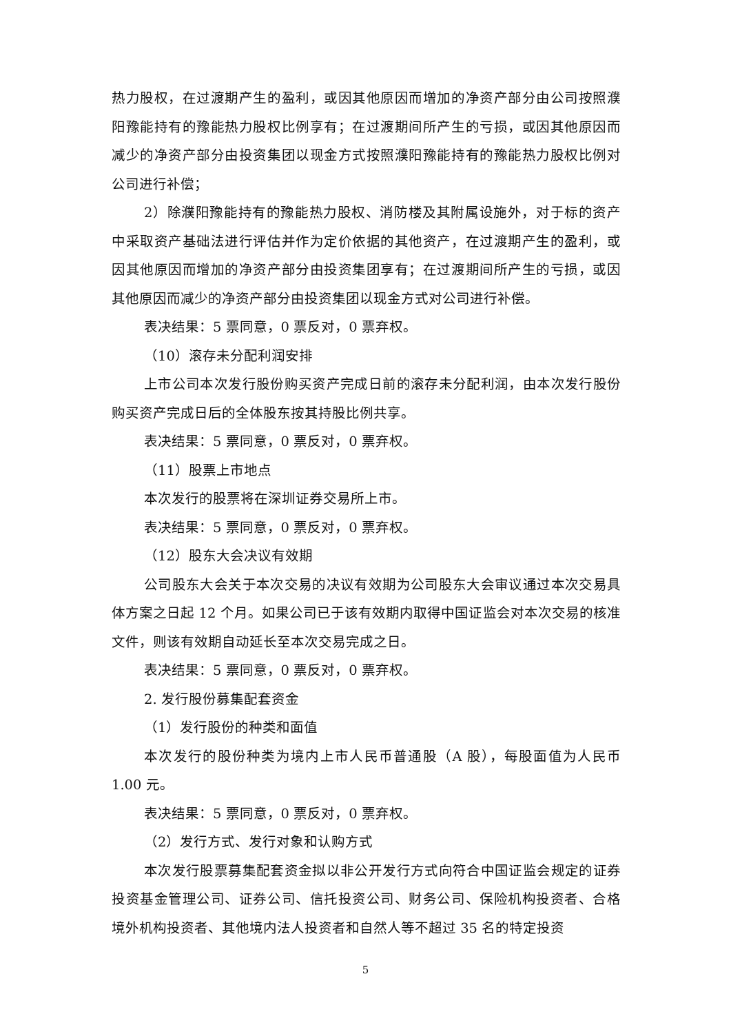热力股权，在过渡期产生的盈利，或因其他原因而增加的净资产部分由公司按照濮阳豫能持有的豫能热力股权比例享有；在过渡期间所产生的亏损，或因其他原因而减少的净资产部分由投资集团以现金方式按照濮阳豫能持有的豫能热力股权比例对公司进行补偿；
2）除濮阳豫能持有的豫能热力股权、消防楼及其附属设施外，对于标的资产中采取资产基础法进行评估并作为定价依据的其他资产，在过渡期产生的盈利，或因其他原因而增加的净资产部分由投资集团享有；在过渡期间所产生的亏损，或因其他原因而减少的净资产部分由投资集团以现金方式对公司进行补偿。
表决结果：5 票同意，0 票反对，0 票弃权。
（10）滚存未分配利润安排
上市公司本次发行股份购买资产完成日前的滚存未分配利润，由本次发行股份购买资产完成日后的全体股东按其持股比例共享。
表决结果：5 票同意，0 票反对，0 票弃权。
（11）股票上市地点
本次发行的股票将在深圳证券交易所上市。
表决结果：5 票同意，0 票反对，0 票弃权。
（12）股东大会决议有效期
公司股东大会关于本次交易的决议有效期为公司股东大会审议通过本次交易具体方案之日起 12 个月。如果公司已于该有效期内取得中国证监会对本次交易的核准文件，则该有效期自动延长至本次交易完成之日。
表决结果：5 票同意，0 票反对，0 票弃权。
2. 发行股份募集配套资金
（1）发行股份的种类和面值
本次发行的股份种类为境内上市人民币普通股（A 股），每股面值为人民币 1.00 元。
表决结果：5 票同意，0 票反对，0 票弃权。
（2）发行方式、发行对象和认购方式
本次发行股票募集配套资金拟以非公开发行方式向符合中国证监会规定的证券投资基金管理公司、证券公司、信托投资公司、财务公司、保险机构投资者、合格境外机构投资者、其他境内法人投资者和自然人等不超过 35 名的特定投资
5